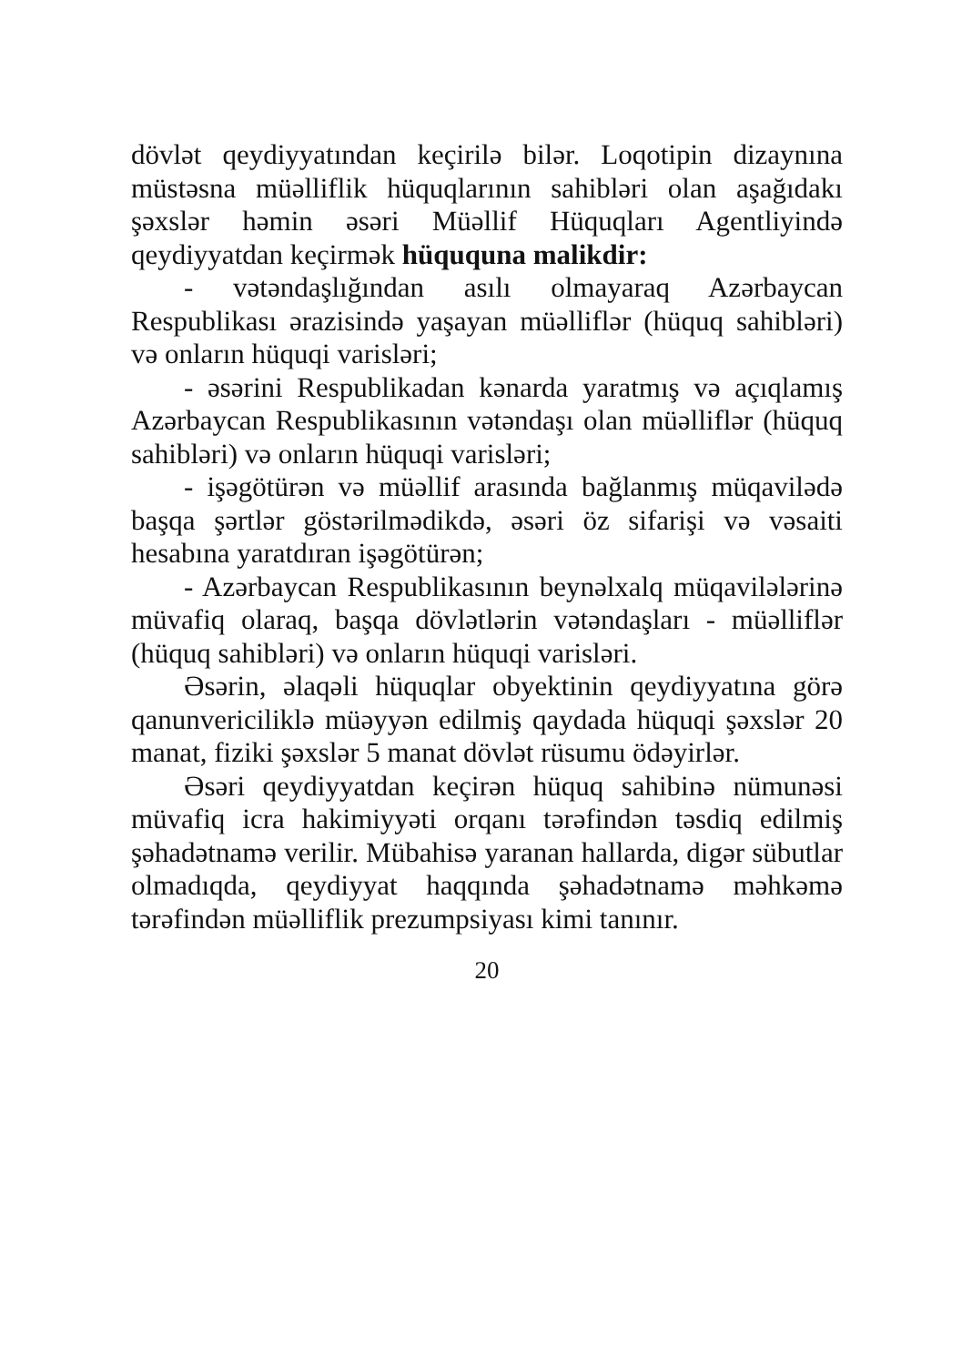dövlət qeydiyyatından keçirilə bilər. Loqotipin dizaynına müstəsna müəlliflik hüquqlarının sahibləri olan aşağıdakı şəxslər həmin əsəri Müəllif Hüquqları Agentliyində qeydiyyatdan keçirmək hüququna malikdir:
- vətəndaşlığından asılı olmayaraq Azərbaycan Respublikası ərazisində yaşayan müəlliflər (hüquq sahibləri) və onların hüquqi varisləri;
- əsərini Respublikadan kənarda yaratmış və açıqlamış Azərbaycan Respublikasının vətəndaşı olan müəlliflər (hüquq sahibləri) və onların hüquqi varisləri;
- işəgötürən və müəllif arasında bağlanmış müqavilədə başqa şərtlər göstərilmədikdə, əsəri öz sifarişi və vəsaiti hesabına yaratdıran işəgötürən;
- Azərbaycan Respublikasının beynəlxalq müqavilələrinə müvafiq olaraq, başqa dövlətlərin vətəndaşları - müəlliflər (hüquq sahibləri) və onların hüquqi varisləri.
Əsərin, əlaqəli hüquqlar obyektinin qeydiyyatına görə qanunvericiliklə müəyyən edilmiş qaydada hüquqi şəxslər 20 manat, fiziki şəxslər 5 manat dövlət rüsumu ödəyirlər.
Əsəri qeydiyyatdan keçirən hüquq sahibinə nümunəsi müvafiq icra hakimiyyəti orqanı tərəfindən təsdiq edilmiş şəhadətnamə verilir. Mübahisə yaranan hallarda, digər sübutlar olmadıqda, qeydiyyat haqqında şəhadətnamə məhkəmə tərəfindən müəlliflik prezumpsiyası kimi tanınır.
20